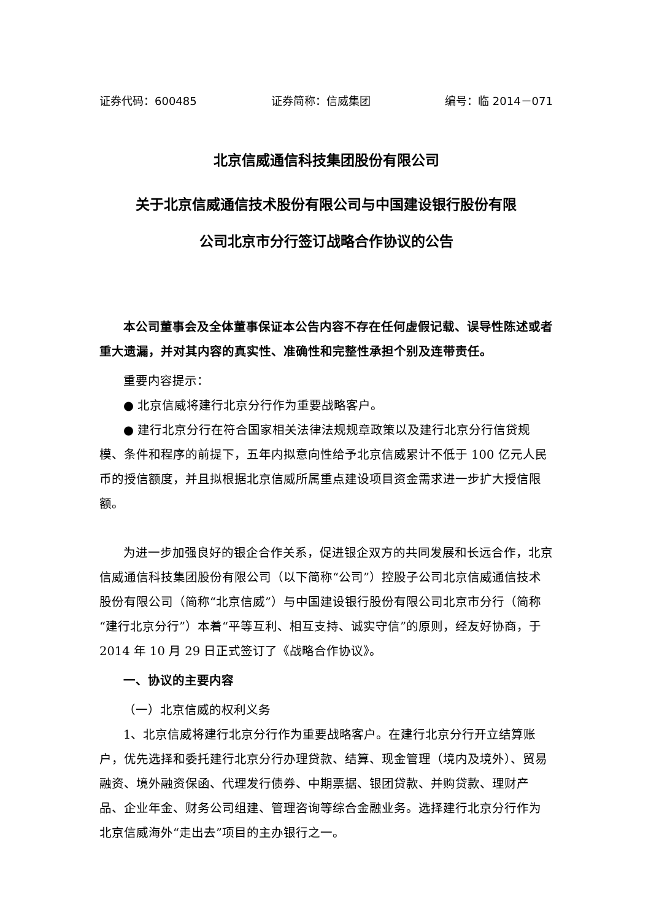证券代码：600485 证券简称：信威集团 编号：临 2014－071
北京信威通信科技集团股份有限公司
关于北京信威通信技术股份有限公司与中国建设银行股份有限
公司北京市分行签订战略合作协议的公告
本公司董事会及全体董事保证本公告内容不存在任何虚假记载、误导性陈述或者重大遗漏，并对其内容的真实性、准确性和完整性承担个别及连带责任。
重要内容提示：
● 北京信威将建行北京分行作为重要战略客户。
● 建行北京分行在符合国家相关法律法规规章政策以及建行北京分行信贷规模、条件和程序的前提下，五年内拟意向性给予北京信威累计不低于 100 亿元人民币的授信额度，并且拟根据北京信威所属重点建设项目资金需求进一步扩大授信限额。
为进一步加强良好的银企合作关系，促进银企双方的共同发展和长远合作，北京信威通信科技集团股份有限公司（以下简称“公司”）控股子公司北京信威通信技术股份有限公司（简称“北京信威”）与中国建设银行股份有限公司北京市分行（简称“建行北京分行”）本着“平等互利、相互支持、诚实守信”的原则，经友好协商，于 2014 年 10 月 29 日正式签订了《战略合作协议》。
一、协议的主要内容
（一）北京信威的权利义务
1、北京信威将建行北京分行作为重要战略客户。在建行北京分行开立结算账户，优先选择和委托建行北京分行办理贷款、结算、现金管理（境内及境外）、贸易融资、境外融资保函、代理发行债券、中期票据、银团贷款、并购贷款、理财产品、企业年金、财务公司组建、管理咨询等综合金融业务。选择建行北京分行作为北京信威海外“走出去”项目的主办银行之一。